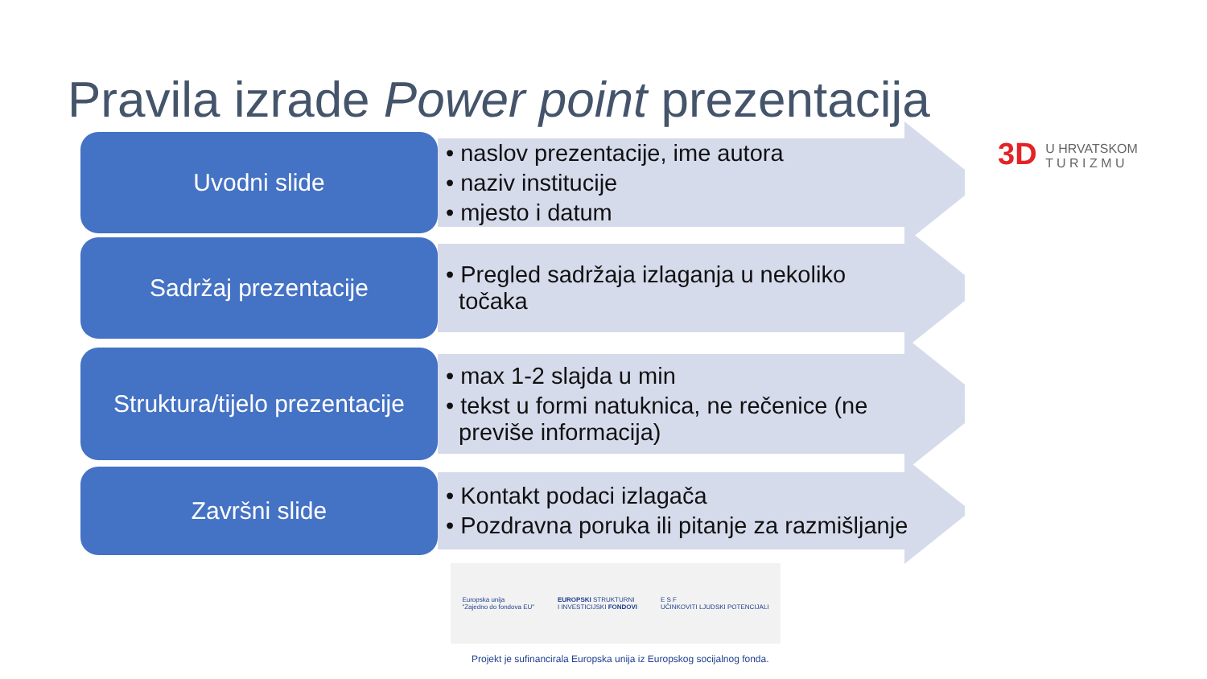Pravila izrade Power point prezentacija
3D U HRVATSKOM
T U R I Z M U
Uvodni slide • naslov prezentacije, ime autora
• naziv institucije
• mjesto i datum
Sadržaj prezentacije • Pregled sadržaja izlaganja u nekoliko
točaka
Struktura/tijelo prezentacije
• max 1-2 slajda u min
• tekst u formi natuknica, ne rečenice (ne
previše informacija)
Završni slide • Kontakt podaci izlagača
• Pozdravna poruka ili pitanje za razmišljanje
Europska unija
"Zajedno do fondova EU"
EUROPSKI STRUKTURNI
I INVESTICIJSKI FONDOVI
E S F
UČINKOVITI LJUDSKI POTENCIJALI
Projekt je sufinancirala Europska unija iz Europskog socijalnog fonda.